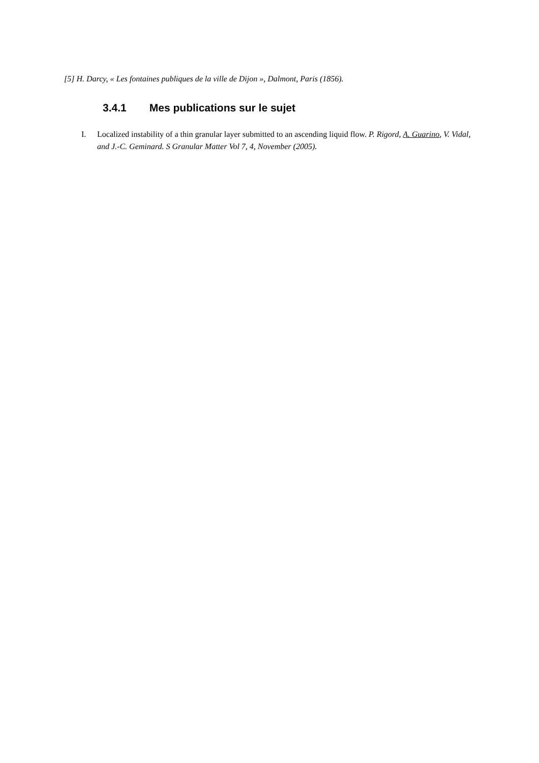[5] H. Darcy, « Les fontaines publiques de la ville de Dijon », Dalmont, Paris (1856).
3.4.1 Mes publications sur le sujet
I. Localized instability of a thin granular layer submitted to an ascending liquid flow. P. Rigord, A. Guarino, V. Vidal, and J.-C. Geminard. S Granular Matter Vol 7, 4, November (2005).